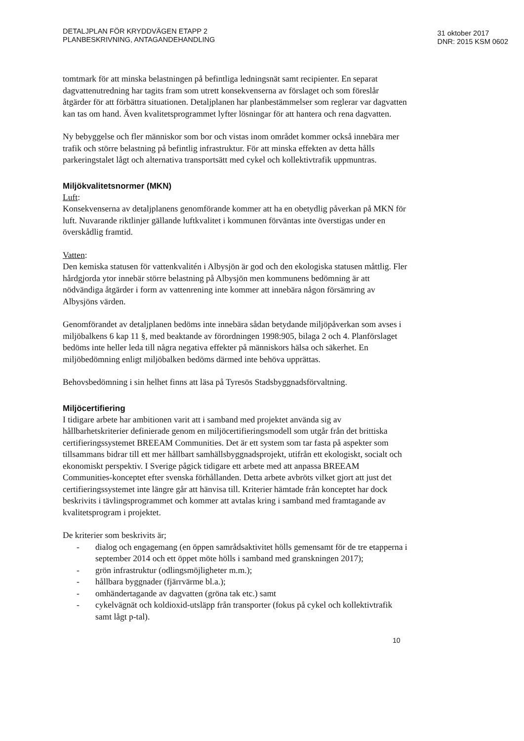DETALJPLAN FÖR KRYDDVÄGEN ETAPP 2
PLANBESKRIVNING, ANTAGANDEHANDLING
31 oktober 2017
DNR: 2015 KSM 0602
tomtmark för att minska belastningen på befintliga ledningsnät samt recipienter. En separat dagvattenutredning har tagits fram som utrett konsekvenserna av förslaget och som föreslår åtgärder för att förbättra situationen. Detaljplanen har planbestämmelser som reglerar var dagvatten kan tas om hand. Även kvalitetsprogrammet lyfter lösningar för att hantera och rena dagvatten.
Ny bebyggelse och fler människor som bor och vistas inom området kommer också innebära mer trafik och större belastning på befintlig infrastruktur. För att minska effekten av detta hålls parkeringstalet lågt och alternativa transportsätt med cykel och kollektivtrafik uppmuntras.
Miljökvalitetsnormer (MKN)
Luft:
Konsekvenserna av detaljplanens genomförande kommer att ha en obetydlig påverkan på MKN för luft. Nuvarande riktlinjer gällande luftkvalitet i kommunen förväntas inte överstigas under en överskådlig framtid.
Vatten:
Den kemiska statusen för vattenkvalitén i Albysjön är god och den ekologiska statusen måttlig. Fler hårdgjorda ytor innebär större belastning på Albysjön men kommunens bedömning är att nödvändiga åtgärder i form av vattenrening inte kommer att innebära någon försämring av Albysjöns värden.
Genomförandet av detaljplanen bedöms inte innebära sådan betydande miljöpåverkan som avses i miljöbalkens 6 kap 11 §, med beaktande av förordningen 1998:905, bilaga 2 och 4. Planförslaget bedöms inte heller leda till några negativa effekter på människors hälsa och säkerhet. En miljöbedömning enligt miljöbalken bedöms därmed inte behöva upprättas.
Behovsbedömning i sin helhet finns att läsa på Tyresös Stadsbyggnadsförvaltning.
Miljöcertifiering
I tidigare arbete har ambitionen varit att i samband med projektet använda sig av hållbarhetskriterier definierade genom en miljöcertifieringsmodell som utgår från det brittiska certifieringssystemet BREEAM Communities. Det är ett system som tar fasta på aspekter som tillsammans bidrar till ett mer hållbart samhällsbyggnadsprojekt, utifrån ett ekologiskt, socialt och ekonomiskt perspektiv. I Sverige pågick tidigare ett arbete med att anpassa BREEAM Communities-konceptet efter svenska förhållanden. Detta arbete avbröts vilket gjort att just det certifieringssystemet inte längre går att hänvisa till. Kriterier hämtade från konceptet har dock beskrivits i tävlingsprogrammet och kommer att avtalas kring i samband med framtagande av kvalitetsprogram i projektet.
De kriterier som beskrivits är;
- dialog och engagemang (en öppen samrådsaktivitet hölls gemensamt för de tre etapperna i september 2014 och ett öppet möte hölls i samband med granskningen 2017);
- grön infrastruktur (odlingsmöjligheter m.m.);
- hållbara byggnader (fjärrvärme bl.a.);
- omhändertagande av dagvatten (gröna tak etc.) samt
- cykelvägnät och koldioxid-utsläpp från transporter (fokus på cykel och kollektivtrafik samt lågt p-tal).
10